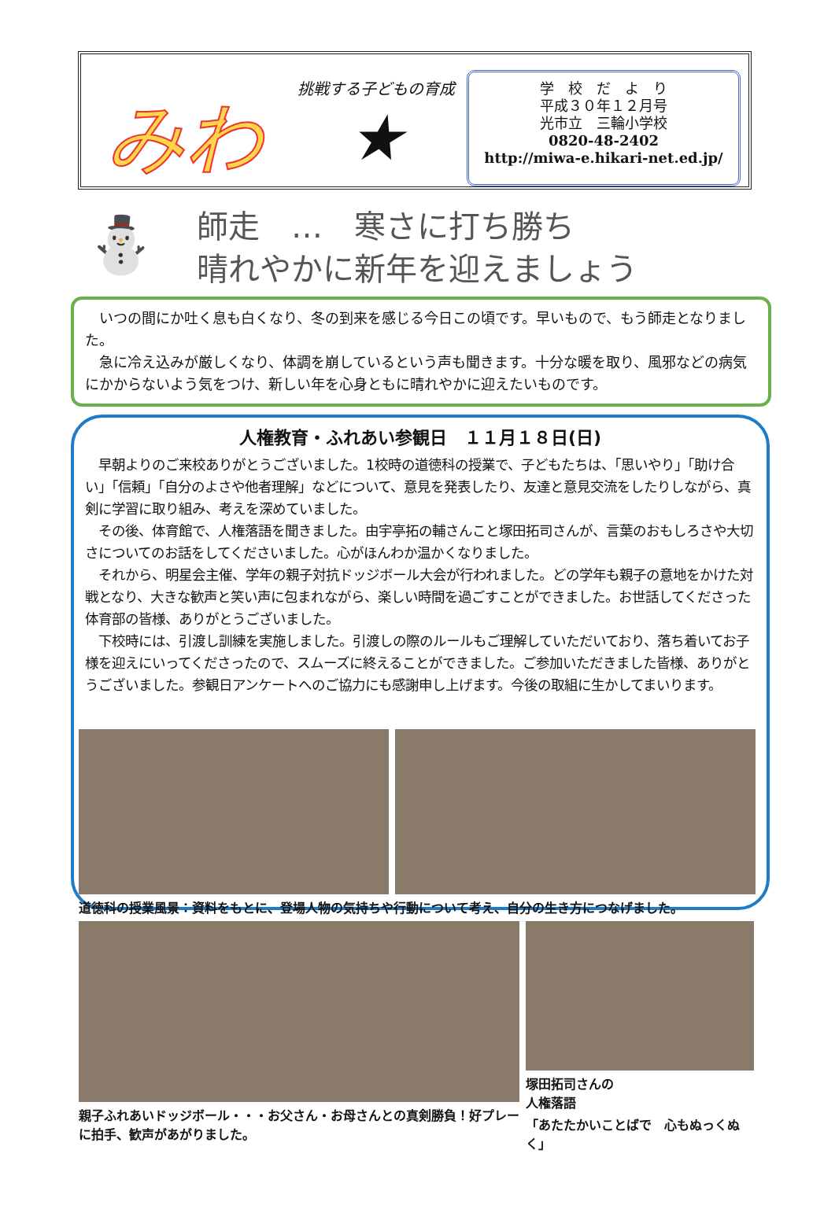みわ
挑戦する子どもの育成
★
学　校　だ　よ　り
平成３０年１２月号
光市立　三輪小学校
0820-48-2402
http://miwa-e.hikari-net.ed.jp/
⛄
師走　…　寒さに打ち勝ち
晴れやかに新年を迎えましょう
　いつの間にか吐く息も白くなり、冬の到来を感じる今日この頃です。早いもので、もう師走となりました。
　急に冷え込みが厳しくなり、体調を崩しているという声も聞きます。十分な暖を取り、風邪などの病気にかからないよう気をつけ、新しい年を心身ともに晴れやかに迎えたいものです。
人権教育・ふれあい参観日　１１月１８日(日)
　早朝よりのご来校ありがとうございました。1校時の道徳科の授業で、子どもたちは、「思いやり」「助け合い」「信頼」「自分のよさや他者理解」などについて、意見を発表したり、友達と意見交流をしたりしながら、真剣に学習に取り組み、考えを深めていました。
　その後、体育館で、人権落語を聞きました。由宇亭拓の輔さんこと塚田拓司さんが、言葉のおもしろさや大切さについてのお話をしてくださいました。心がほんわか温かくなりました。
　それから、明星会主催、学年の親子対抗ドッジボール大会が行われました。どの学年も親子の意地をかけた対戦となり、大きな歓声と笑い声に包まれながら、楽しい時間を過ごすことができました。お世話してくださった体育部の皆様、ありがとうございました。
　下校時には、引渡し訓練を実施しました。引渡しの際のルールもご理解していただいており、落ち着いてお子様を迎えにいってくださったので、スムーズに終えることができました。ご参加いただきました皆様、ありがとうございました。参観日アンケートへのご協力にも感謝申し上げます。今後の取組に生かしてまいります。
道徳科の授業風景：資料をもとに、登場人物の気持ちや行動について考え、自分の生き方につなげました。
親子ふれあいドッジボール・・・お父さん・お母さんとの真剣勝負！好プレーに拍手、歓声があがりました。
塚田拓司さんの
人権落語
「あたたかいことばで　心もぬっくぬく」